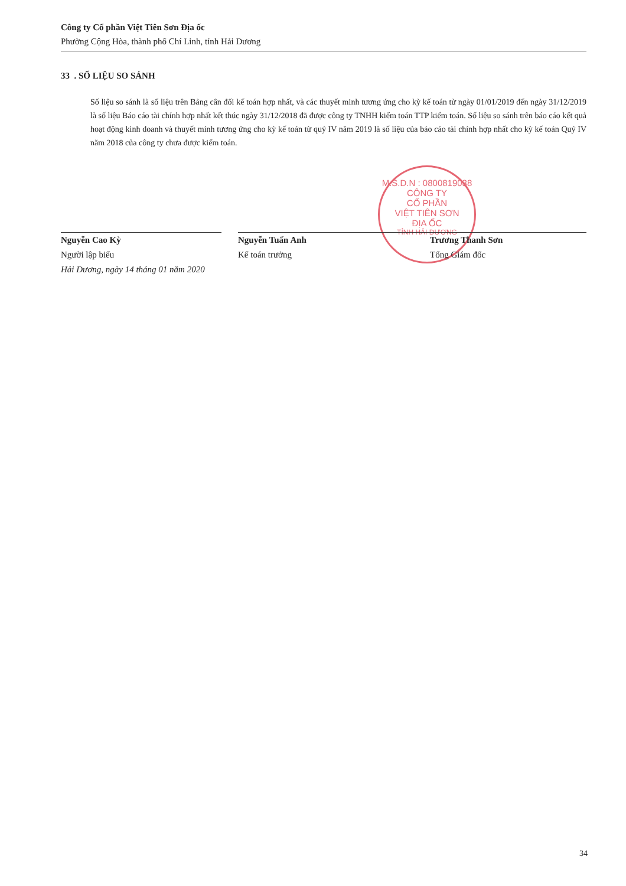Công ty Cổ phần Việt Tiên Sơn Địa ốc
Phường Cộng Hòa, thành phố Chí Linh, tỉnh Hải Dương
M.S.D.N : 0800819038
CÔNG TY
CỔ PHẦN
VIỆT TIÊN SƠN
ĐỊA ỐC
TỈNH HẢI DƯƠNG
33 . SỐ LIỆU SO SÁNH
Số liệu so sánh là số liệu trên Bảng cân đối kế toán hợp nhất, và các thuyết minh tương ứng cho kỳ kế toán từ ngày 01/01/2019 đến ngày 31/12/2019 là số liệu Báo cáo tài chính hợp nhất kết thúc ngày 31/12/2018 đã được công ty TNHH kiểm toán TTP kiểm toán. Số liệu so sánh trên báo cáo kết quả hoạt động kinh doanh và thuyết minh tương ứng cho kỳ kế toán từ quý IV năm 2019 là số liệu của báo cáo tài chính hợp nhất cho kỳ kế toán Quý IV năm 2018 của công ty chưa được kiểm toán.
Nguyễn Cao Kỳ
Người lập biểu
Hải Dương, ngày 14 tháng 01 năm 2020
Nguyễn Tuấn Anh
Kế toán trưởng
Trương Thanh Sơn
Tổng Giám đốc
34